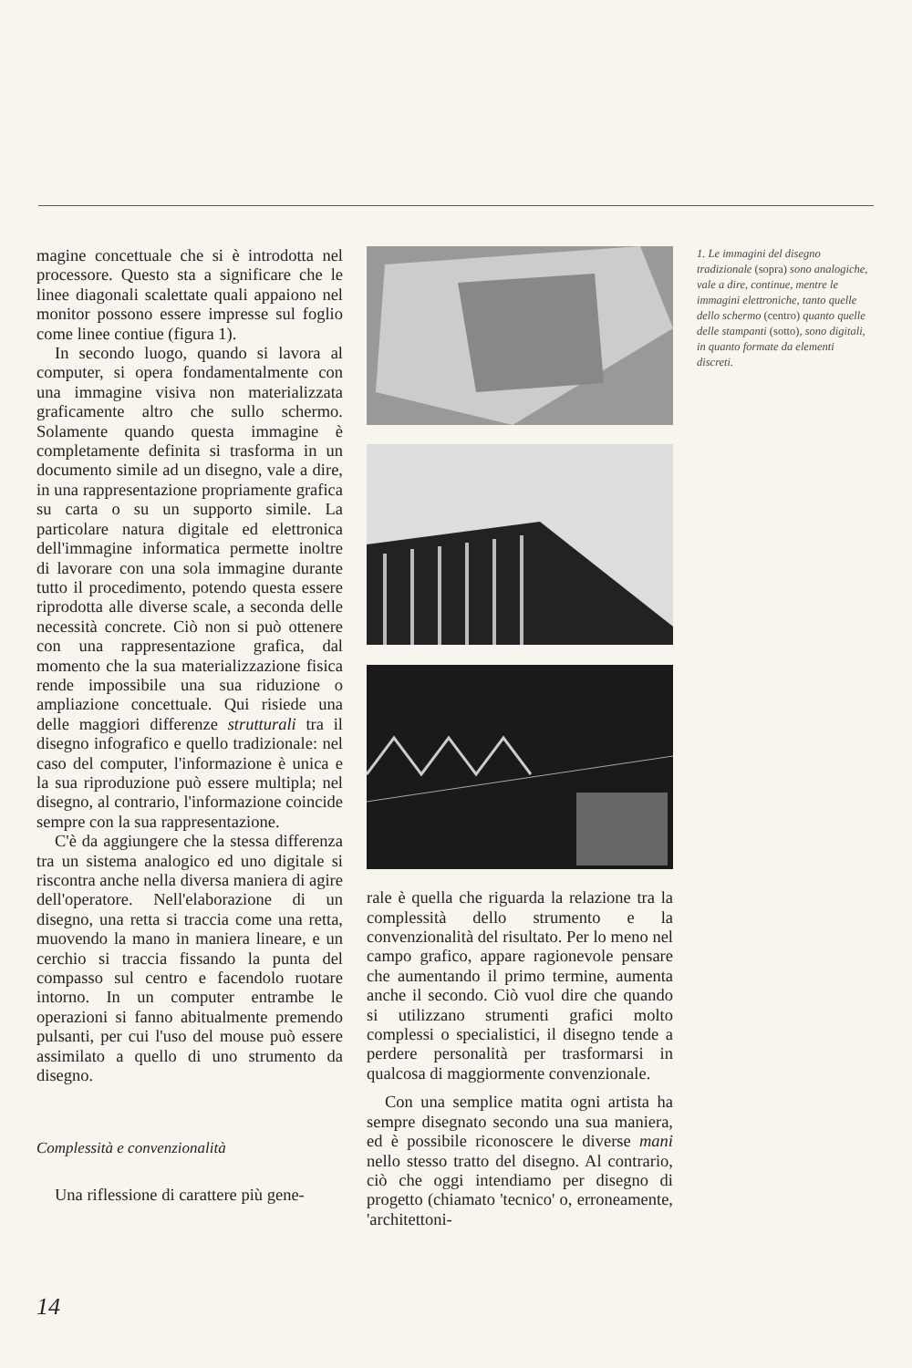magine concettuale che si è introdotta nel processore. Questo sta a significare che le linee diagonali scalettate quali appaiono nel monitor possono essere impresse sul foglio come linee contiue (figura 1).
In secondo luogo, quando si lavora al computer, si opera fondamentalmente con una immagine visiva non materializzata graficamente altro che sullo schermo. Solamente quando questa immagine è completamente definita si trasforma in un documento simile ad un disegno, vale a dire, in una rappresentazione propriamente grafica su carta o su un supporto simile. La particolare natura digitale ed elettronica dell'immagine informatica permette inoltre di lavorare con una sola immagine durante tutto il procedimento, potendo questa essere riprodotta alle diverse scale, a seconda delle necessità concrete. Ciò non si può ottenere con una rappresentazione grafica, dal momento che la sua materializzazione fisica rende impossibile una sua riduzione o ampliazione concettuale. Qui risiede una delle maggiori differenze strutturali tra il disegno infografico e quello tradizionale: nel caso del computer, l'informazione è unica e la sua riproduzione può essere multipla; nel disegno, al contrario, l'informazione coincide sempre con la sua rappresentazione.
C'è da aggiungere che la stessa differenza tra un sistema analogico ed uno digitale si riscontra anche nella diversa maniera di agire dell'operatore. Nell'elaborazione di un disegno, una retta si traccia come una retta, muovendo la mano in maniera lineare, e un cerchio si traccia fissando la punta del compasso sul centro e facendolo ruotare intorno. In un computer entrambe le operazioni si fanno abitualmente premendo pulsanti, per cui l'uso del mouse può essere assimilato a quello di uno strumento da disegno.
Complessità e convenzionalità
Una riflessione di carattere più gene-
rale è quella che riguarda la relazione tra la complessità dello strumento e la convenzionalità del risultato. Per lo meno nel campo grafico, appare ragionevole pensare che aumentando il primo termine, aumenta anche il secondo. Ciò vuol dire che quando si utilizzano strumenti grafici molto complessi o specialistici, il disegno tende a perdere personalità per trasformarsi in qualcosa di maggiormente convenzionale.
Con una semplice matita ogni artista ha sempre disegnato secondo una sua maniera, ed è possibile riconoscere le diverse mani nello stesso tratto del disegno. Al contrario, ciò che oggi intendiamo per disegno di progetto (chiamato 'tecnico' o, erroneamente, 'architettoni-
1. Le immagini del disegno tradizionale (sopra) sono analogiche, vale a dire, continue, mentre le immagini elettroniche, tanto quelle dello schermo (centro) quanto quelle delle stampanti (sotto), sono digitali, in quanto formate da elementi discreti.
14